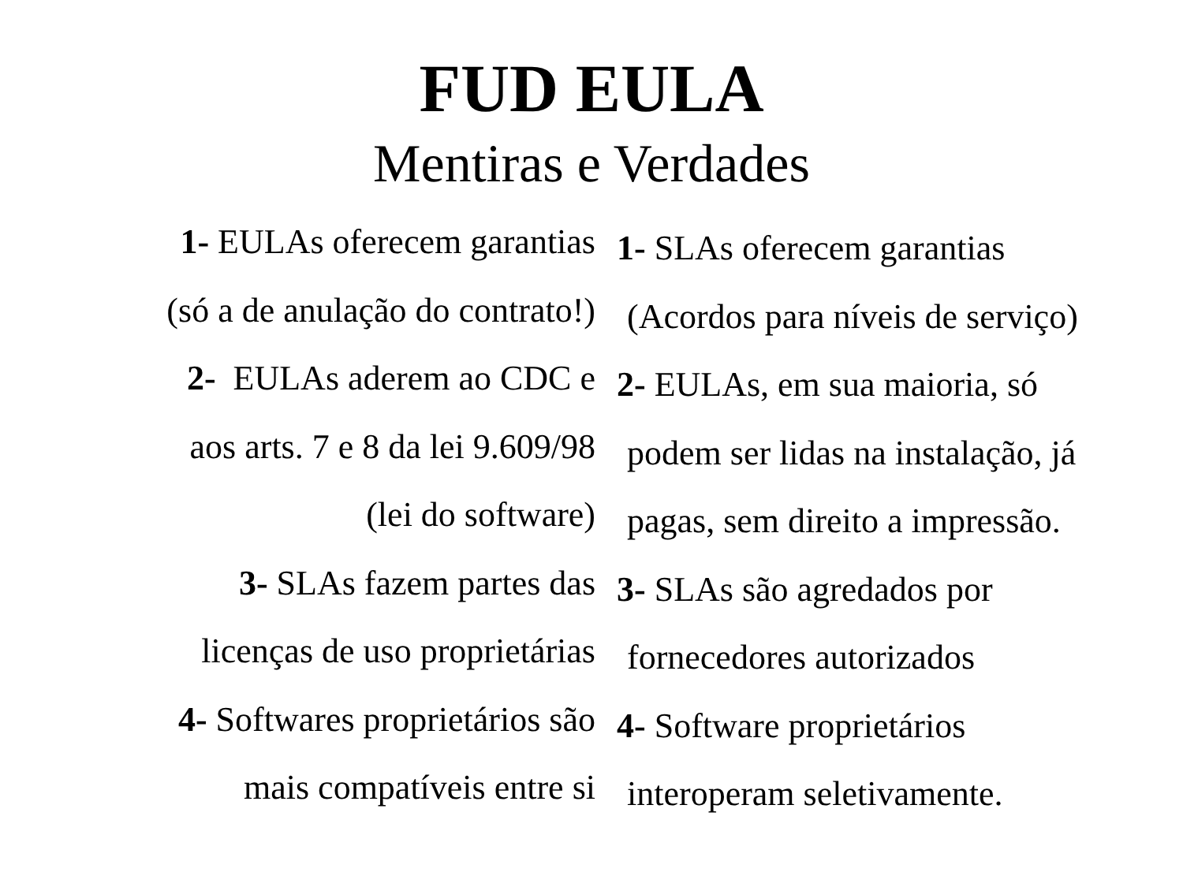FUD EULA
Mentiras e Verdades
1- EULAs oferecem garantias
(só a de anulação do contrato!)
2- EULAs aderem ao CDC e
aos arts. 7 e 8 da lei 9.609/98
(lei do software)
3- SLAs fazem partes das
licenças de uso proprietárias
4- Softwares proprietários são
mais compatíveis entre si
1- SLAs oferecem garantias
(Acordos para níveis de serviço)
2- EULAs, em sua maioria, só
podem ser lidas na instalação, já
pagas, sem direito a impressão.
3- SLAs são agredados por
fornecedores autorizados
4- Software proprietários
interoperam seletivamente.